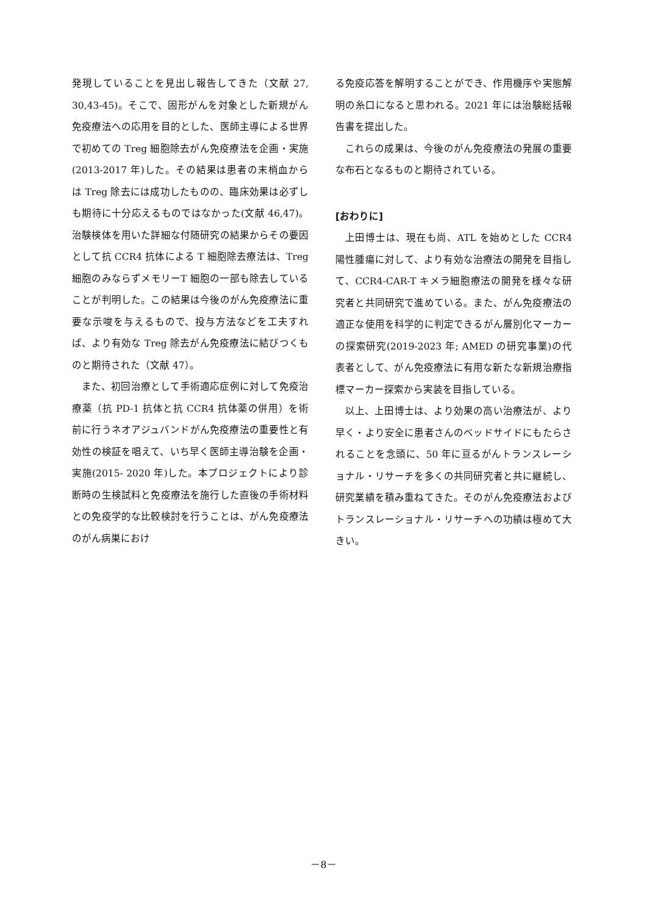発現していることを見出し報告してきた（文献 27, 30,43-45)。そこで、固形がんを対象とした新規がん免疫療法への応用を目的とした、医師主導による世界で初めての Treg 細胞除去がん免疫療法を企画・実施(2013-2017 年)した。その結果は患者の末梢血からは Treg 除去には成功したものの、臨床効果は必ずしも期待に十分応えるものではなかった(文献 46,47)。治験検体を用いた詳細な付随研究の結果からその要因として抗 CCR4 抗体による T 細胞除去療法は、Treg 細胞のみならずメモリーT 細胞の一部も除去していることが判明した。この結果は今後のがん免疫療法に重要な示唆を与えるもので、投与方法などを工夫すれば、より有効な Treg 除去がん免疫療法に結びつくものと期待された（文献 47）。
また、初回治療として手術適応症例に対して免疫治療薬（抗 PD-1 抗体と抗 CCR4 抗体薬の併用）を術前に行うネオアジュバンドがん免疫療法の重要性と有効性の検証を唱えて、いち早く医師主導治験を企画・実施(2015- 2020 年)した。本プロジェクトにより診断時の生検試料と免疫療法を施行した直後の手術材料との免疫学的な比較検討を行うことは、がん免疫療法のがん病巣におけ
る免疫応答を解明することができ、作用機序や実態解明の糸口になると思われる。2021 年には治験総括報告書を提出した。
これらの成果は、今後のがん免疫療法の発展の重要な布石となるものと期待されている。
[おわりに]
上田博士は、現在も尚、ATL を始めとした CCR4 陽性腫瘍に対して、より有効な治療法の開発を目指して、CCR4-CAR-T キメラ細胞療法の開発を様々な研究者と共同研究で進めている。また、がん免疫療法の適正な使用を科学的に判定できるがん層別化マーカーの探索研究(2019-2023 年; AMED の研究事業)の代表者として、がん免疫療法に有用な新たな新規治療指標マーカー探索から実装を目指している。
以上、上田博士は、より効果の高い治療法が、より早く・より安全に患者さんのベッドサイドにもたらされることを念頭に、50 年に亘るがんトランスレーショナル・リサーチを多くの共同研究者と共に継続し、研究業績を積み重ねてきた。そのがん免疫療法およびトランスレーショナル・リサーチへの功績は極めて大きい。
－8－